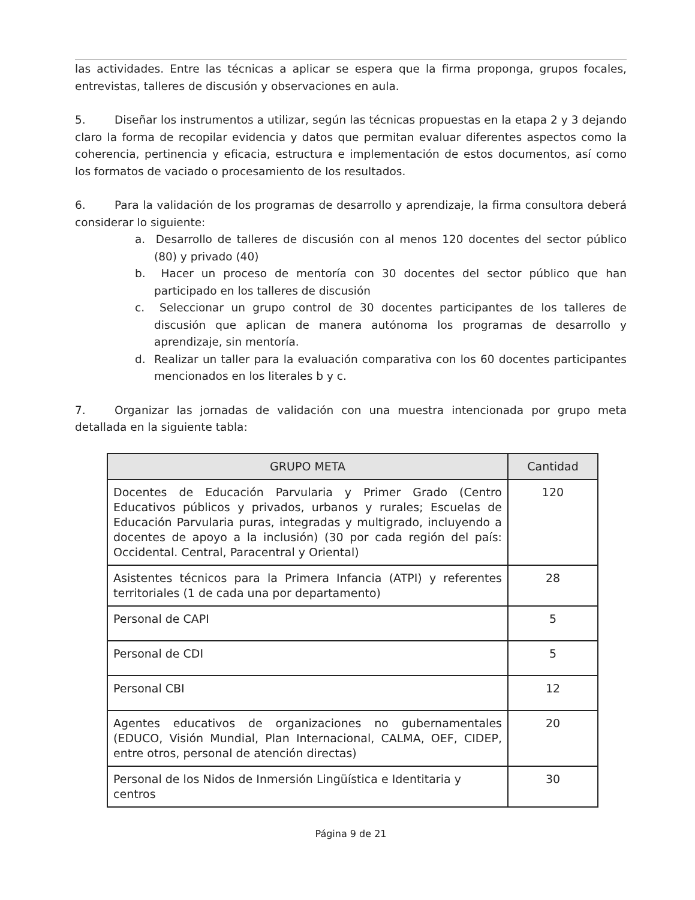las actividades. Entre las técnicas a aplicar se espera que la firma proponga, grupos focales, entrevistas, talleres de discusión y observaciones en aula.
5. Diseñar los instrumentos a utilizar, según las técnicas propuestas en la etapa 2 y 3 dejando claro la forma de recopilar evidencia y datos que permitan evaluar diferentes aspectos como la coherencia, pertinencia y eficacia, estructura e implementación de estos documentos, así como los formatos de vaciado o procesamiento de los resultados.
6. Para la validación de los programas de desarrollo y aprendizaje, la firma consultora deberá considerar lo siguiente:
a. Desarrollo de talleres de discusión con al menos 120 docentes del sector público (80) y privado (40)
b. Hacer un proceso de mentoría con 30 docentes del sector público que han participado en los talleres de discusión
c. Seleccionar un grupo control de 30 docentes participantes de los talleres de discusión que aplican de manera autónoma los programas de desarrollo y aprendizaje, sin mentoría.
d. Realizar un taller para la evaluación comparativa con los 60 docentes participantes mencionados en los literales b y c.
7. Organizar las jornadas de validación con una muestra intencionada por grupo meta detallada en la siguiente tabla:
| GRUPO META | Cantidad |
| --- | --- |
| Docentes de Educación Parvularia y Primer Grado (Centro Educativos públicos y privados, urbanos y rurales; Escuelas de Educación Parvularia puras, integradas y multigrado, incluyendo a docentes de apoyo a la inclusión) (30 por cada región del país: Occidental. Central, Paracentral y Oriental) | 120 |
| Asistentes técnicos para la Primera Infancia (ATPI) y referentes territoriales (1 de cada una por departamento) | 28 |
| Personal de CAPI | 5 |
| Personal de CDI | 5 |
| Personal CBI | 12 |
| Agentes educativos de organizaciones no gubernamentales (EDUCO, Visión Mundial, Plan Internacional, CALMA, OEF, CIDEP, entre otros, personal de atención directas) | 20 |
| Personal de los Nidos de Inmersión Lingüística e Identitaria y centros | 30 |
Página 9 de 21